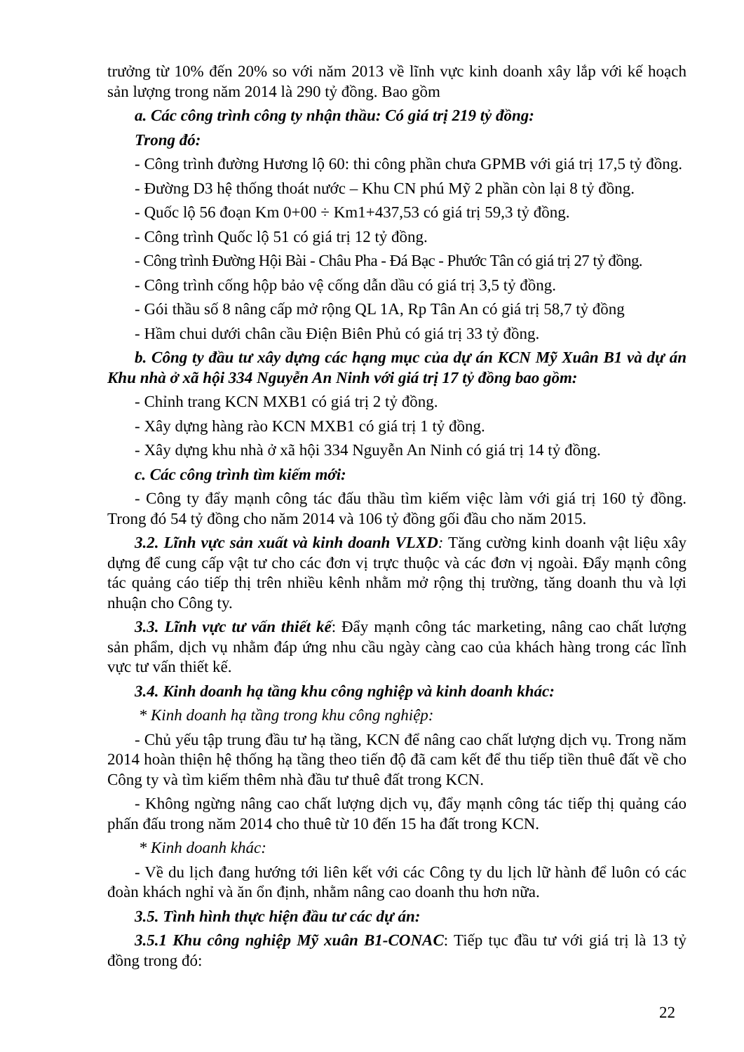trưởng từ 10% đến 20% so với năm 2013 về lĩnh vực kinh doanh xây lắp với kế hoạch sản lượng trong năm 2014 là 290 tỷ đồng. Bao gồm
a. Các công trình công ty nhận thầu: Có giá trị 219 tỷ đồng:
Trong đó:
- Công trình đường Hương lộ 60: thi công phần chưa GPMB với giá trị 17,5 tỷ đồng.
- Đường D3 hệ thống thoát nước – Khu CN phú Mỹ 2 phần còn lại 8 tỷ đồng.
- Quốc lộ 56 đoạn Km 0+00 ÷ Km1+437,53 có giá trị 59,3 tỷ đồng.
- Công trình Quốc lộ 51 có giá trị 12 tỷ đồng.
- Công trình Đường Hội Bài - Châu Pha - Đá Bạc - Phước Tân có giá trị 27 tỷ đồng.
- Công trình cống hộp bảo vệ cống dẫn dầu có giá trị 3,5 tỷ đồng.
- Gói thầu số 8 nâng cấp mở rộng QL 1A, Rp Tân An có giá trị 58,7 tỷ đồng
- Hầm chui dưới chân cầu Điện Biên Phủ có giá trị 33 tỷ đồng.
b. Công ty đầu tư xây dựng các hạng mục của dự án KCN Mỹ Xuân B1 và dự án Khu nhà ở xã hội 334 Nguyễn An Ninh với giá trị 17 tỷ đồng bao gồm:
- Chỉnh trang KCN MXB1 có giá trị 2 tỷ đồng.
- Xây dựng hàng rào KCN MXB1 có giá trị 1 tỷ đồng.
- Xây dựng khu nhà ở xã hội 334 Nguyễn An Ninh có giá trị 14 tỷ đồng.
c. Các công trình tìm kiếm mới:
- Công ty đẩy mạnh công tác đấu thầu tìm kiếm việc làm với giá trị 160 tỷ đồng. Trong đó 54 tỷ đồng cho năm 2014 và 106 tỷ đồng gối đầu cho năm 2015.
3.2. Lĩnh vực sản xuất và kinh doanh VLXD: Tăng cường kinh doanh vật liệu xây dựng để cung cấp vật tư cho các đơn vị trực thuộc và các đơn vị ngoài. Đẩy mạnh công tác quảng cáo tiếp thị trên nhiều kênh nhằm mở rộng thị trường, tăng doanh thu và lợi nhuận cho Công ty.
3.3. Lĩnh vực tư vấn thiết kế: Đẩy mạnh công tác marketing, nâng cao chất lượng sản phẩm, dịch vụ nhằm đáp ứng nhu cầu ngày càng cao của khách hàng trong các lĩnh vực tư vấn thiết kế.
3.4. Kinh doanh hạ tầng khu công nghiệp và kinh doanh khác:
* Kinh doanh hạ tầng trong khu công nghiệp:
- Chủ yếu tập trung đầu tư hạ tầng, KCN để nâng cao chất lượng dịch vụ. Trong năm 2014 hoàn thiện hệ thống hạ tầng theo tiến độ đã cam kết để thu tiếp tiền thuê đất về cho Công ty và tìm kiếm thêm nhà đầu tư thuê đất trong KCN.
- Không ngừng nâng cao chất lượng dịch vụ, đẩy mạnh công tác tiếp thị quảng cáo phấn đấu trong năm 2014 cho thuê từ 10 đến 15 ha đất trong KCN.
* Kinh doanh khác:
- Về du lịch đang hướng tới liên kết với các Công ty du lịch lữ hành để luôn có các đoàn khách nghỉ và ăn ổn định, nhằm nâng cao doanh thu hơn nữa.
3.5. Tình hình thực hiện đầu tư các dự án:
3.5.1 Khu công nghiệp Mỹ xuân B1-CONAC: Tiếp tục đầu tư với giá trị là 13 tỷ đồng trong đó:
22